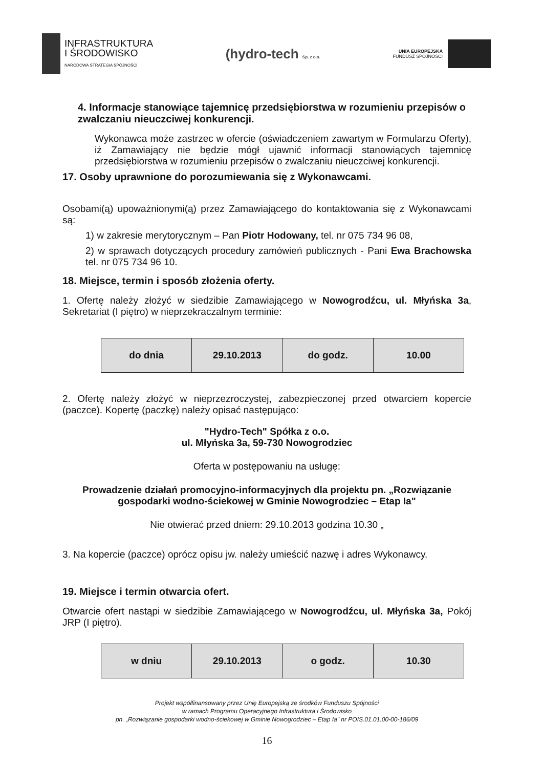INFRASTRUKTURA
I ŚRODOWISKO
NARODOWA STRATEGIA SPÓJNOŚCI
(hydro-tech Sp. z o.o.
UNIA EUROPEJSKA
FUNDUSZ SPÓJNOŚCI
4. Informacje stanowiące tajemnicę przedsiębiorstwa w rozumieniu przepisów o zwalczaniu nieuczciwej konkurencji.
Wykonawca może zastrzec w ofercie (oświadczeniem zawartym w Formularzu Oferty), iż Zamawiający nie będzie mógł ujawnić informacji stanowiących tajemnicę przedsiębiorstwa w rozumieniu przepisów o zwalczaniu nieuczciwej konkurencji.
17. Osoby uprawnione do porozumiewania się z Wykonawcami.
Osobami(ą) upoważnionymi(ą) przez Zamawiającego do kontaktowania się z Wykonawcami są:
1) w zakresie merytorycznym – Pan Piotr Hodowany, tel. nr 075 734 96 08,
2) w sprawach dotyczących procedury zamówień publicznych - Pani Ewa Brachowska tel. nr 075 734 96 10.
18. Miejsce, termin i sposób złożenia oferty.
1. Ofertę należy złożyć w siedzibie Zamawiającego w Nowogrodźcu, ul. Młyńska 3a, Sekretariat (I piętro) w nieprzekraczalnym terminie:
| do dnia | 29.10.2013 | do godz. | 10.00 |
2. Ofertę należy złożyć w nieprzezroczystej, zabezpieczonej przed otwarciem kopercie (paczce). Kopertę (paczkę) należy opisać następująco:
"Hydro-Tech" Spółka z o.o.
ul. Młyńska 3a, 59-730 Nowogrodziec
Oferta w postępowaniu na usługę:
Prowadzenie działań promocyjno-informacyjnych dla projektu pn. „Rozwiązanie gospodarki wodno-ściekowej w Gminie Nowogrodziec – Etap Ia"
Nie otwierać przed dniem: 29.10.2013 godzina 10.30 „
3. Na kopercie (paczce) oprócz opisu jw. należy umieścić nazwę i adres Wykonawcy.
19. Miejsce i termin otwarcia ofert.
Otwarcie ofert nastąpi w siedzibie Zamawiającego w Nowogrodźcu, ul. Młyńska 3a, Pokój JRP (I piętro).
| w dniu | 29.10.2013 | o godz. | 10.30 |
Projekt współfinansowany przez Unię Europejską ze środków Funduszu Spójności
w ramach Programu Operacyjnego Infrastruktura i Środowisko
pn. „Rozwiązanie gospodarki wodno-ściekowej w Gminie Nowogrodziec – Etap Ia" nr POIS.01.01.00-00-186/09
16